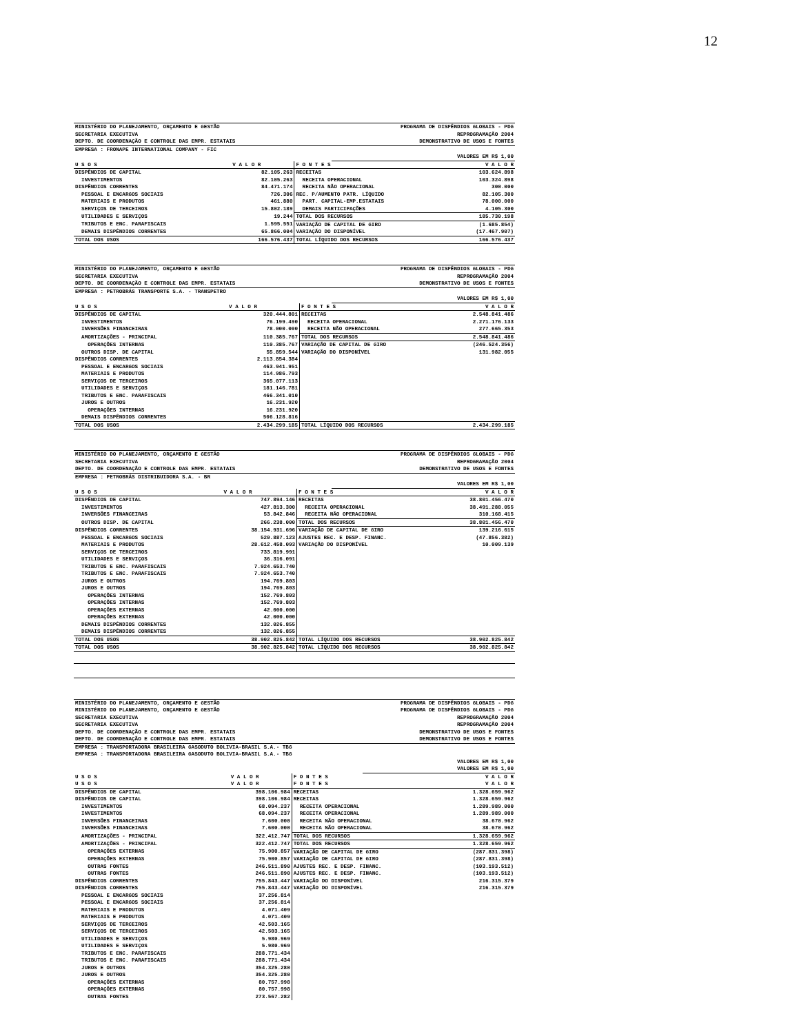12
| MINISTÉRIO DO PLANEJAMENTO, ORÇAMENTO E GESTÃO | PROGRAMA DE DISPÊNDIOS GLOBAIS - PDG |
| SECRETARIA EXECUTIVA | REPROGRAMAÇÃO 2004 |
| DEPTO. DE COORDENAÇÃO E CONTROLE DAS EMPR. ESTATAIS | DEMONSTRATIVO DE USOS E FONTES |
| EMPRESA : FRONAPE INTERNATIONAL COMPANY - FIC | |
| | VALORES EM R$ 1,00 |
| U S O S | V A L O R | F O N T E S | V A L O R |
| --- | --- | --- | --- |
| DISPÊNDIOS DE CAPITAL | 82.105.263 | RECEITAS | 103.624.898 |
| INVESTIMENTOS | 82.105.263 | RECEITA OPERACIONAL | 103.324.898 |
| DISPÊNDIOS CORRENTES | 84.471.174 | RECEITA NÃO OPERACIONAL | 300.000 |
| PESSOAL E ENCARGOS SOCIAIS | 726.306 | REC. P/AUMENTO PATR. LÍQUIDO | 82.105.300 |
| MATERIAIS E PRODUTOS | 461.880 | PART. CAPITAL-EMP.ESTATAIS | 78.000.000 |
| SERVIÇOS DE TERCEIROS | 15.802.189 | DEMAIS PARTICIPAÇÕES | 4.105.300 |
| UTILIDADES E SERVIÇOS | 19.244 | TOTAL DOS RECURSOS | 185.730.198 |
| TRIBUTOS E ENC. PARAFISCAIS | 1.595.551 | VARIAÇÃO DE CAPITAL DE GIRO | (1.685.854) |
| DEMAIS DISPÊNDIOS CORRENTES | 65.866.004 | VARIAÇÃO DO DISPONÍVEL | (17.467.907) |
| TOTAL DOS USOS | 166.576.437 | TOTAL LÍQUIDO DOS RECURSOS | 166.576.437 |
| MINISTÉRIO DO PLANEJAMENTO, ORÇAMENTO E GESTÃO | PROGRAMA DE DISPÊNDIOS GLOBAIS - PDG |
| SECRETARIA EXECUTIVA | REPROGRAMAÇÃO 2004 |
| DEPTO. DE COORDENAÇÃO E CONTROLE DAS EMPR. ESTATAIS | DEMONSTRATIVO DE USOS E FONTES |
| EMPRESA : PETROBRÁS TRANSPORTE S.A. - TRANSPETRO | |
| | VALORES EM R$ 1,00 |
| U S O S | V A L O R | F O N T E S | V A L O R |
| --- | --- | --- | --- |
| DISPÊNDIOS DE CAPITAL | 320.444.801 | RECEITAS | 2.548.841.486 |
| INVESTIMENTOS | 76.199.490 | RECEITA OPERACIONAL | 2.271.176.133 |
| INVERSÕES FINANCEIRAS | 78.000.000 | RECEITA NÃO OPERACIONAL | 277.665.353 |
| AMORTIZAÇÕES - PRINCIPAL | 110.385.767 | TOTAL DOS RECURSOS | 2.548.841.486 |
| OPERAÇÕES INTERNAS | 110.385.767 | VARIAÇÃO DE CAPITAL DE GIRO | (246.524.356) |
| OUTROS DISP. DE CAPITAL | 55.859.544 | VARIAÇÃO DO DISPONÍVEL | 131.982.055 |
| DISPÊNDIOS CORRENTES | 2.113.854.384 | | |
| PESSOAL E ENCARGOS SOCIAIS | 463.941.951 | | |
| MATERIAIS E PRODUTOS | 114.986.793 | | |
| SERVIÇOS DE TERCEIROS | 365.077.113 | | |
| UTILIDADES E SERVIÇOS | 181.146.781 | | |
| TRIBUTOS E ENC. PARAFISCAIS | 466.341.010 | | |
| JUROS E OUTROS | 16.231.920 | | |
| OPERAÇÕES INTERNAS | 16.231.920 | | |
| DEMAIS DISPÊNDIOS CORRENTES | 506.128.816 | | |
| TOTAL DOS USOS | 2.434.299.185 | TOTAL LÍQUIDO DOS RECURSOS | 2.434.299.185 |
| MINISTÉRIO DO PLANEJAMENTO, ORÇAMENTO E GESTÃO | PROGRAMA DE DISPÊNDIOS GLOBAIS - PDG |
| SECRETARIA EXECUTIVA | REPROGRAMAÇÃO 2004 |
| DEPTO. DE COORDENAÇÃO E CONTROLE DAS EMPR. ESTATAIS | DEMONSTRATIVO DE USOS E FONTES |
| EMPRESA : PETROBRÁS DISTRIBUIDORA S.A. - BR | |
| | VALORES EM R$ 1,00 |
| U S O S | V A L O R | F O N T E S | V A L O R |
| --- | --- | --- | --- |
| DISPÊNDIOS DE CAPITAL | 747.894.146 | RECEITAS | 38.801.456.470 |
| INVESTIMENTOS | 427.813.300 | RECEITA OPERACIONAL | 38.491.288.055 |
| INVERSÕES FINANCEIRAS | 53.842.846 | RECEITA NÃO OPERACIONAL | 310.168.415 |
| OUTROS DISP. DE CAPITAL | 266.238.000 | TOTAL DOS RECURSOS | 38.801.456.470 |
| DISPÊNDIOS CORRENTES | 38.154.931.696 | VARIAÇÃO DE CAPITAL DE GIRO | 139.216.615 |
| PESSOAL E ENCARGOS SOCIAIS | 520.887.123 | AJUSTES REC. E DESP. FINANC. | (47.856.382) |
| MATERIAIS E PRODUTOS | 28.612.458.093 | VARIAÇÃO DO DISPONÍVEL | 10.009.139 |
| SERVIÇOS DE TERCEIROS | 733.819.991 | | |
| UTILIDADES E SERVIÇOS | 36.316.091 | | |
| TRIBUTOS E ENC. PARAFISCAIS | 7.924.653.740 | | |
| TRIBUTOS E ENC. PARAFISCAIS | 7.924.653.740 | | |
| JUROS E OUTROS | 194.769.803 | | |
| JUROS E OUTROS | 194.769.803 | | |
| OPERAÇÕES INTERNAS | 152.769.803 | | |
| OPERAÇÕES INTERNAS | 152.769.803 | | |
| OPERAÇÕES EXTERNAS | 42.000.000 | | |
| OPERAÇÕES EXTERNAS | 42.000.000 | | |
| DEMAIS DISPÊNDIOS CORRENTES | 132.026.855 | | |
| DEMAIS DISPÊNDIOS CORRENTES | 132.026.855 | | |
| TOTAL DOS USOS | 38.902.825.842 | TOTAL LÍQUIDO DOS RECURSOS | 38.902.825.842 |
| TOTAL DOS USOS | 38.902.825.842 | TOTAL LÍQUIDO DOS RECURSOS | 38.902.825.842 |
| MINISTÉRIO DO PLANEJAMENTO, ORÇAMENTO E GESTÃO | PROGRAMA DE DISPÊNDIOS GLOBAIS - PDG |
| MINISTÉRIO DO PLANEJAMENTO, ORÇAMENTO E GESTÃO | PROGRAMA DE DISPÊNDIOS GLOBAIS - PDG |
| SECRETARIA EXECUTIVA | REPROGRAMAÇÃO 2004 |
| SECRETARIA EXECUTIVA | REPROGRAMAÇÃO 2004 |
| DEPTO. DE COORDENAÇÃO E CONTROLE DAS EMPR. ESTATAIS | DEMONSTRATIVO DE USOS E FONTES |
| DEPTO. DE COORDENAÇÃO E CONTROLE DAS EMPR. ESTATAIS | DEMONSTRATIVO DE USOS E FONTES |
| EMPRESA : TRANSPORTADORA BRASILEIRA GASODUTO BOLIVIA-BRASIL S.A.- TBG | |
| EMPRESA : TRANSPORTADORA BRASILEIRA GASODUTO BOLIVIA-BRASIL S.A.- TBG | |
| | VALORES EM R$ 1,00 |
| | VALORES EM R$ 1,00 |
| U S O S | V A L O R | F O N T E S | V A L O R |
| --- | --- | --- | --- |
| U S O S | V A L O R | F O N T E S | V A L O R |
| DISPÊNDIOS DE CAPITAL | 398.106.984 | RECEITAS | 1.328.659.962 |
| DISPÊNDIOS DE CAPITAL | 398.106.984 | RECEITAS | 1.328.659.962 |
| INVESTIMENTOS | 68.094.237 | RECEITA OPERACIONAL | 1.289.989.000 |
| INVESTIMENTOS | 68.094.237 | RECEITA OPERACIONAL | 1.289.989.000 |
| INVERSÕES FINANCEIRAS | 7.600.000 | RECEITA NÃO OPERACIONAL | 38.670.962 |
| INVERSÕES FINANCEIRAS | 7.600.000 | RECEITA NÃO OPERACIONAL | 38.670.962 |
| AMORTIZAÇÕES - PRINCIPAL | 322.412.747 | TOTAL DOS RECURSOS | 1.328.659.962 |
| AMORTIZAÇÕES - PRINCIPAL | 322.412.747 | TOTAL DOS RECURSOS | 1.328.659.962 |
| OPERAÇÕES EXTERNAS | 75.900.857 | VARIAÇÃO DE CAPITAL DE GIRO | (287.831.398) |
| OPERAÇÕES EXTERNAS | 75.900.857 | VARIAÇÃO DE CAPITAL DE GIRO | (287.831.398) |
| OUTRAS FONTES | 246.511.890 | AJUSTES REC. E DESP. FINANC. | (103.193.512) |
| OUTRAS FONTES | 246.511.890 | AJUSTES REC. E DESP. FINANC. | (103.193.512) |
| DISPÊNDIOS CORRENTES | 755.843.447 | VARIAÇÃO DO DISPONÍVEL | 216.315.379 |
| DISPÊNDIOS CORRENTES | 755.843.447 | VARIAÇÃO DO DISPONÍVEL | 216.315.379 |
| PESSOAL E ENCARGOS SOCIAIS | 37.256.814 | | |
| PESSOAL E ENCARGOS SOCIAIS | 37.256.814 | | |
| MATERIAIS E PRODUTOS | 4.071.409 | | |
| MATERIAIS E PRODUTOS | 4.071.409 | | |
| SERVIÇOS DE TERCEIROS | 42.503.165 | | |
| SERVIÇOS DE TERCEIROS | 42.503.165 | | |
| UTILIDADES E SERVIÇOS | 5.980.969 | | |
| UTILIDADES E SERVIÇOS | 5.980.969 | | |
| TRIBUTOS E ENC. PARAFISCAIS | 288.771.434 | | |
| TRIBUTOS E ENC. PARAFISCAIS | 288.771.434 | | |
| JUROS E OUTROS | 354.325.280 | | |
| JUROS E OUTROS | 354.325.280 | | |
| OPERAÇÕES EXTERNAS | 80.757.998 | | |
| OPERAÇÕES EXTERNAS | 80.757.998 | | |
| OUTRAS FONTES | 273.567.282 | | |